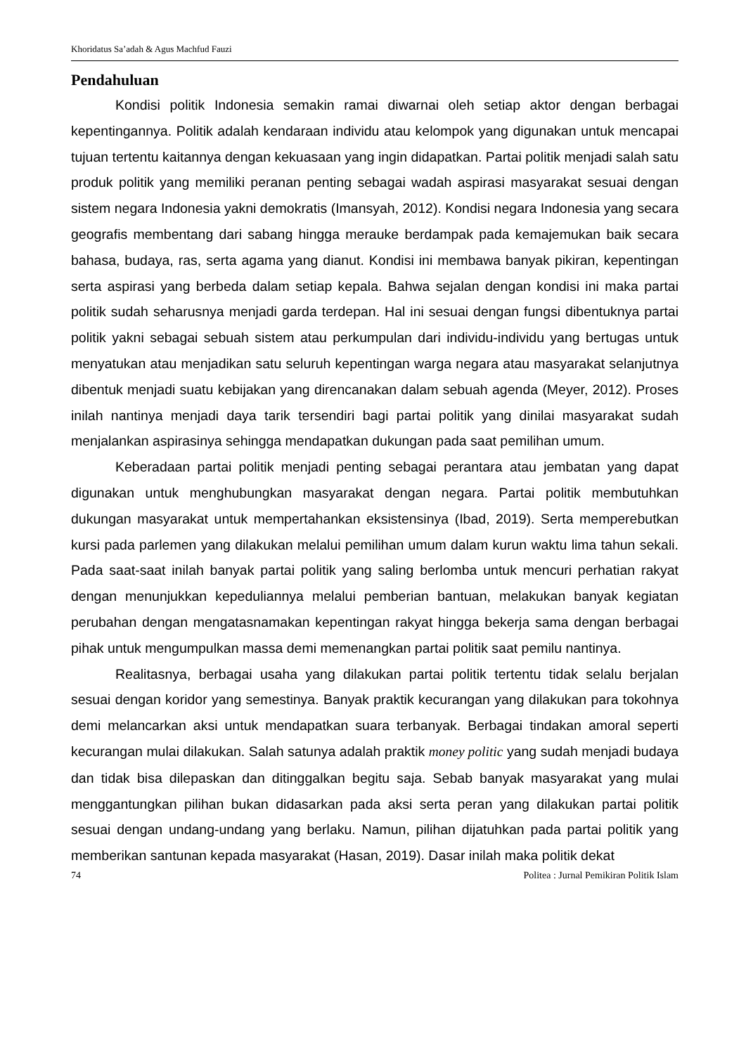Khoridatus Sa’adah & Agus Machfud Fauzi
Pendahuluan
Kondisi politik Indonesia semakin ramai diwarnai oleh setiap aktor dengan berbagai kepentingannya. Politik adalah kendaraan individu atau kelompok yang digunakan untuk mencapai tujuan tertentu kaitannya dengan kekuasaan yang ingin didapatkan. Partai politik menjadi salah satu produk politik yang memiliki peranan penting sebagai wadah aspirasi masyarakat sesuai dengan sistem negara Indonesia yakni demokratis (Imansyah, 2012). Kondisi negara Indonesia yang secara geografis membentang dari sabang hingga merauke berdampak pada kemajemukan baik secara bahasa, budaya, ras, serta agama yang dianut. Kondisi ini membawa banyak pikiran, kepentingan serta aspirasi yang berbeda dalam setiap kepala. Bahwa sejalan dengan kondisi ini maka partai politik sudah seharusnya menjadi garda terdepan. Hal ini sesuai dengan fungsi dibentuknya partai politik yakni sebagai sebuah sistem atau perkumpulan dari individu-individu yang bertugas untuk menyatukan atau menjadikan satu seluruh kepentingan warga negara atau masyarakat selanjutnya dibentuk menjadi suatu kebijakan yang direncanakan dalam sebuah agenda (Meyer, 2012). Proses inilah nantinya menjadi daya tarik tersendiri bagi partai politik yang dinilai masyarakat sudah menjalankan aspirasinya sehingga mendapatkan dukungan pada saat pemilihan umum.
Keberadaan partai politik menjadi penting sebagai perantara atau jembatan yang dapat digunakan untuk menghubungkan masyarakat dengan negara. Partai politik membutuhkan dukungan masyarakat untuk mempertahankan eksistensinya (Ibad, 2019). Serta memperebutkan kursi pada parlemen yang dilakukan melalui pemilihan umum dalam kurun waktu lima tahun sekali. Pada saat-saat inilah banyak partai politik yang saling berlomba untuk mencuri perhatian rakyat dengan menunjukkan kepeduliannya melalui pemberian bantuan, melakukan banyak kegiatan perubahan dengan mengatasnamakan kepentingan rakyat hingga bekerja sama dengan berbagai pihak untuk mengumpulkan massa demi memenangkan partai politik saat pemilu nantinya.
Realitasnya, berbagai usaha yang dilakukan partai politik tertentu tidak selalu berjalan sesuai dengan koridor yang semestinya. Banyak praktik kecurangan yang dilakukan para tokohnya demi melancarkan aksi untuk mendapatkan suara terbanyak. Berbagai tindakan amoral seperti kecurangan mulai dilakukan. Salah satunya adalah praktik money politic yang sudah menjadi budaya dan tidak bisa dilepaskan dan ditinggalkan begitu saja. Sebab banyak masyarakat yang mulai menggantungkan pilihan bukan didasarkan pada aksi serta peran yang dilakukan partai politik sesuai dengan undang-undang yang berlaku. Namun, pilihan dijatuhkan pada partai politik yang memberikan santunan kepada masyarakat (Hasan, 2019). Dasar inilah maka politik dekat
74 Politea : Jurnal Pemikiran Politik Islam